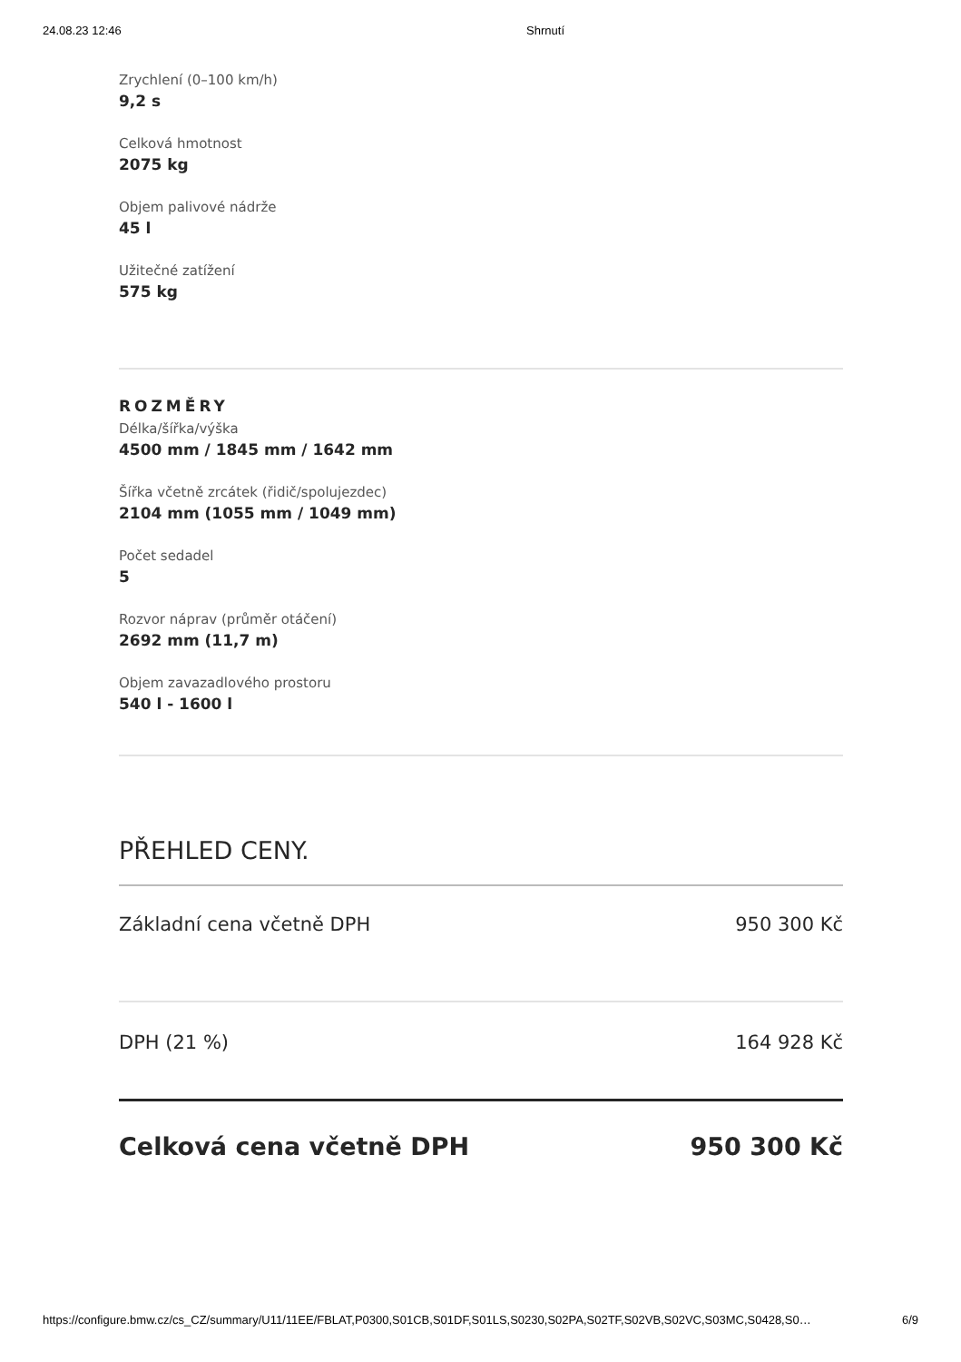24.08.23 12:46 Shrnutí
Zrychlení (0–100 km/h)
9,2 s
Celková hmotnost
2075 kg
Objem palivové nádrže
45 l
Užitečné zatížení
575 kg
ROZMĚRY
Délka/šířka/výška
4500 mm / 1845 mm / 1642 mm
Šířka včetně zrcátek (řidič/spolujezdec)
2104 mm (1055 mm / 1049 mm)
Počet sedadel
5
Rozvor náprav (průměr otáčení)
2692 mm (11,7 m)
Objem zavazadlového prostoru
540 l - 1600 l
PŘEHLED CENY.
Základní cena včetně DPH 950 300 Kč
DPH (21 %) 164 928 Kč
Celková cena včetně DPH 950 300 Kč
https://configure.bmw.cz/cs_CZ/summary/U11/11EE/FBLAT,P0300,S01CB,S01DF,S01LS,S0230,S02PA,S02TF,S02VB,S02VC,S03MC,S0428,S0… 6/9